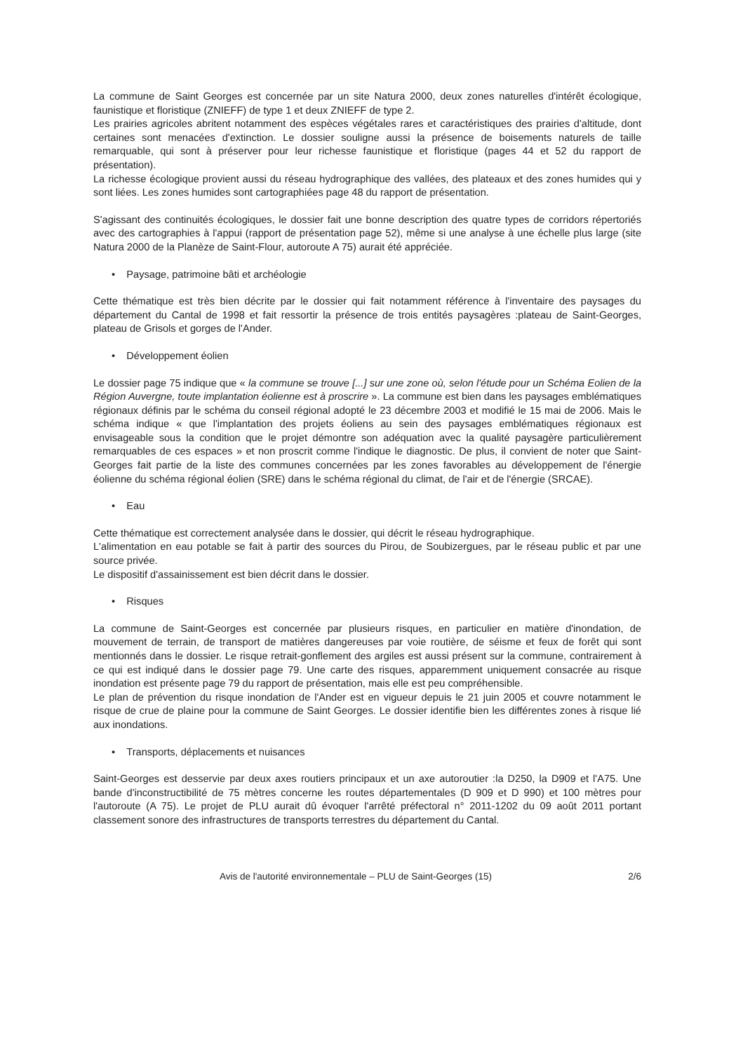La commune de Saint Georges est concernée par un site Natura 2000, deux zones naturelles d'intérêt écologique, faunistique et floristique (ZNIEFF) de type 1 et deux ZNIEFF de type 2.
Les prairies agricoles abritent notamment des espèces végétales rares et caractéristiques des prairies d'altitude, dont certaines sont menacées d'extinction. Le dossier souligne aussi la présence de boisements naturels de taille remarquable, qui sont à préserver pour leur richesse faunistique et floristique (pages 44 et 52 du rapport de présentation).
La richesse écologique provient aussi du réseau hydrographique des vallées, des plateaux et des zones humides qui y sont liées. Les zones humides sont cartographiées page 48 du rapport de présentation.
S'agissant des continuités écologiques, le dossier fait une bonne description des quatre types de corridors répertoriés avec des cartographies à l'appui (rapport de présentation page 52), même si une analyse à une échelle plus large (site Natura 2000 de la Planèze de Saint-Flour, autoroute A 75) aurait été appréciée.
• Paysage, patrimoine bâti et archéologie
Cette thématique est très bien décrite par le dossier qui fait notamment référence à l'inventaire des paysages du département du Cantal de 1998 et fait ressortir la présence de trois entités paysagères :plateau de Saint-Georges, plateau de Grisols et gorges de l'Ander.
• Développement éolien
Le dossier page 75 indique que « la commune se trouve [...] sur une zone où, selon l'étude pour un Schéma Eolien de la Région Auvergne, toute implantation éolienne est à proscrire ». La commune est bien dans les paysages emblématiques régionaux définis par le schéma du conseil régional adopté le 23 décembre 2003 et modifié le 15 mai de 2006. Mais le schéma indique « que l'implantation des projets éoliens au sein des paysages emblématiques régionaux est envisageable sous la condition que le projet démontre son adéquation avec la qualité paysagère particulièrement remarquables de ces espaces » et non proscrit comme l'indique le diagnostic. De plus, il convient de noter que Saint-Georges fait partie de la liste des communes concernées par les zones favorables au développement de l'énergie éolienne du schéma régional éolien (SRE) dans le schéma régional du climat, de l'air et de l'énergie (SRCAE).
• Eau
Cette thématique est correctement analysée dans le dossier, qui décrit le réseau hydrographique.
L'alimentation en eau potable se fait à partir des sources du Pirou, de Soubizergues, par le réseau public et par une source privée.
Le dispositif d'assainissement est bien décrit dans le dossier.
• Risques
La commune de Saint-Georges est concernée par plusieurs risques, en particulier en matière d'inondation, de mouvement de terrain, de transport de matières dangereuses par voie routière, de séisme et feux de forêt qui sont mentionnés dans le dossier. Le risque retrait-gonflement des argiles est aussi présent sur la commune, contrairement à ce qui est indiqué dans le dossier page 79. Une carte des risques, apparemment uniquement consacrée au risque inondation est présente page 79 du rapport de présentation, mais elle est peu compréhensible.
Le plan de prévention du risque inondation de l'Ander est en vigueur depuis le 21 juin 2005 et couvre notamment le risque de crue de plaine pour la commune de Saint Georges. Le dossier identifie bien les différentes zones à risque lié aux inondations.
• Transports, déplacements et nuisances
Saint-Georges est desservie par deux axes routiers principaux et un axe autoroutier :la D250, la D909 et l'A75. Une bande d'inconstructibilité de 75 mètres concerne les routes départementales (D 909 et D 990) et 100 mètres pour l'autoroute (A 75). Le projet de PLU aurait dû évoquer l'arrêté préfectoral n° 2011-1202 du 09 août 2011 portant classement sonore des infrastructures de transports terrestres du département du Cantal.
Avis de l'autorité environnementale – PLU de Saint-Georges (15) 2/6